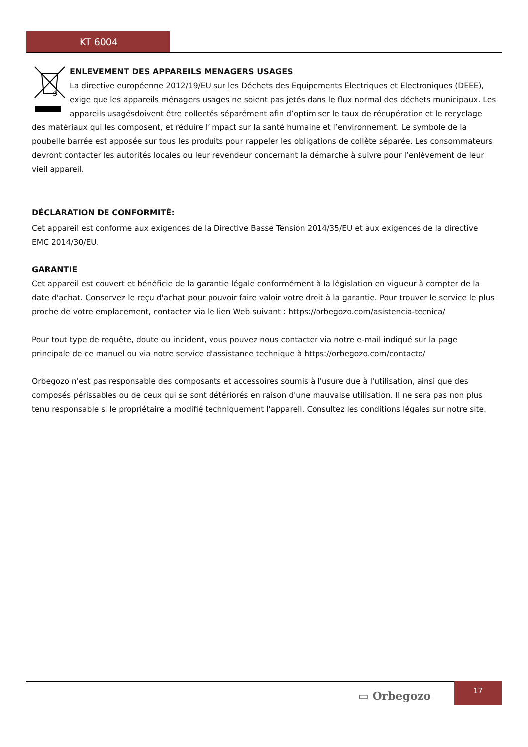KT 6004
ENLEVEMENT DES APPAREILS MENAGERS USAGES
La directive européenne 2012/19/EU sur les Déchets des Equipements Electriques et Electroniques (DEEE), exige que les appareils ménagers usages ne soient pas jetés dans le flux normal des déchets municipaux. Les appareils usagésdoivent être collectés séparément afin d’optimiser le taux de récupération et le recyclage des matériaux qui les composent, et réduire l’impact sur la santé humaine et l’environnement. Le symbole de la poubelle barrée est apposée sur tous les produits pour rappeler les obligations de collète séparée. Les consommateurs devront contacter les autorités locales ou leur revendeur concernant la démarche à suivre pour l’enlèvement de leur vieil appareil.
DÉCLARATION DE CONFORMITÉ:
Cet appareil est conforme aux exigences de la Directive Basse Tension 2014/35/EU et aux exigences de la directive EMC 2014/30/EU.
GARANTIE
Cet appareil est couvert et bénéficie de la garantie légale conformément à la législation en vigueur à compter de la date d'achat. Conservez le reçu d'achat pour pouvoir faire valoir votre droit à la garantie. Pour trouver le service le plus proche de votre emplacement, contactez via le lien Web suivant : https://orbegozo.com/asistencia-tecnica/
Pour tout type de requête, doute ou incident, vous pouvez nous contacter via notre e-mail indiqué sur la page principale de ce manuel ou via notre service d'assistance technique à https://orbegozo.com/contacto/
Orbegozo n'est pas responsable des composants et accessoires soumis à l'usure due à l'utilisation, ainsi que des composés périssables ou de ceux qui se sont détériorés en raison d'une mauvaise utilisation. Il ne sera pas non plus tenu responsable si le propriétaire a modifié techniquement l'appareil. Consultez les conditions légales sur notre site.
▭ Orbegozo
17